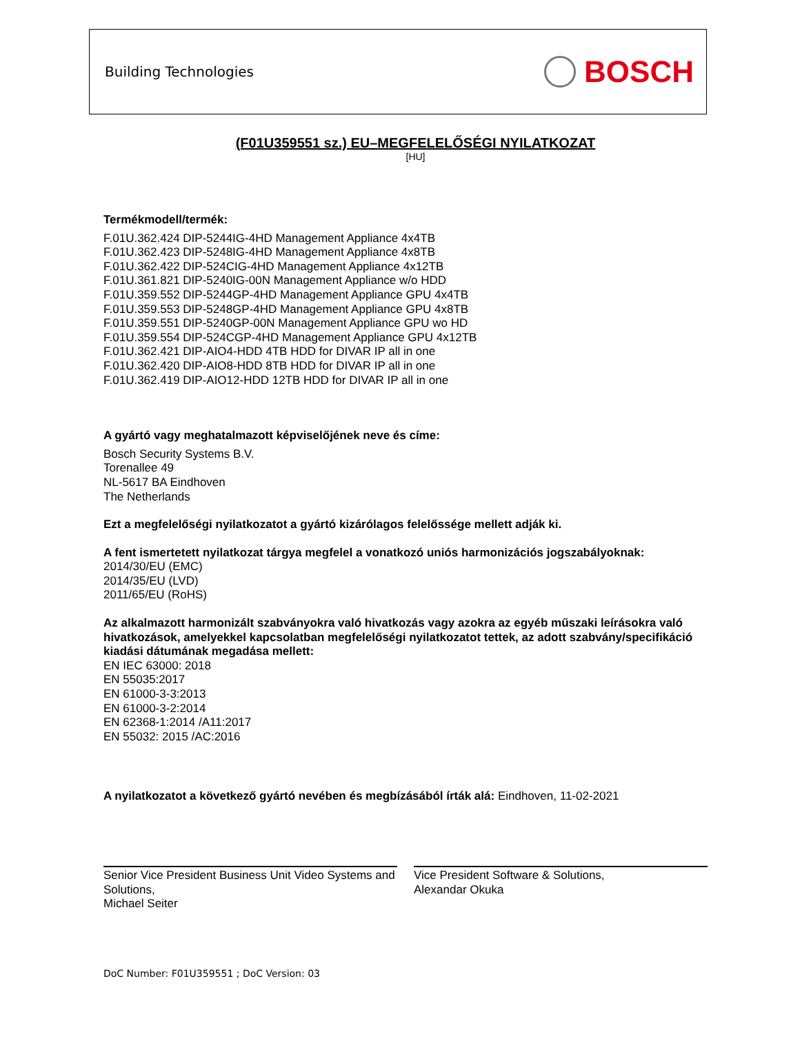Building Technologies BOSCH
(F01U359551 sz.) EU–MEGFELELŐSÉGI NYILATKOZAT
[HU]
Termékmodell/termék:
F.01U.362.424 DIP-5244IG-4HD Management Appliance 4x4TB
F.01U.362.423 DIP-5248IG-4HD Management Appliance 4x8TB
F.01U.362.422 DIP-524CIG-4HD Management Appliance 4x12TB
F.01U.361.821 DIP-5240IG-00N Management Appliance w/o HDD
F.01U.359.552 DIP-5244GP-4HD Management Appliance GPU 4x4TB
F.01U.359.553 DIP-5248GP-4HD Management Appliance GPU 4x8TB
F.01U.359.551 DIP-5240GP-00N Management Appliance GPU wo HD
F.01U.359.554 DIP-524CGP-4HD Management Appliance GPU 4x12TB
F.01U.362.421 DIP-AIO4-HDD 4TB HDD for DIVAR IP all in one
F.01U.362.420 DIP-AIO8-HDD 8TB HDD for DIVAR IP all in one
F.01U.362.419 DIP-AIO12-HDD 12TB HDD for DIVAR IP all in one
A gyártó vagy meghatalmazott képviselőjének neve és címe:
Bosch Security Systems B.V.
Torenallee 49
NL-5617 BA Eindhoven
The Netherlands
Ezt a megfelelőségi nyilatkozatot a gyártó kizárólagos felelőssége mellett adják ki.
A fent ismertetett nyilatkozat tárgya megfelel a vonatkozó uniós harmonizációs jogszabályoknak:
2014/30/EU (EMC)
2014/35/EU (LVD)
2011/65/EU (RoHS)
Az alkalmazott harmonizált szabványokra való hivatkozás vagy azokra az egyéb műszaki leírásokra való hivatkozások, amelyekkel kapcsolatban megfelelőségi nyilatkozatot tettek, az adott szabvány/specifikáció kiadási dátumának megadása mellett:
EN IEC 63000: 2018
EN 55035:2017
EN 61000-3-3:2013
EN 61000-3-2:2014
EN 62368-1:2014 /A11:2017
EN 55032: 2015 /AC:2016
A nyilatkozatot a következő gyártó nevében és megbízásából írták alá: Eindhoven, 11-02-2021
Senior Vice President Business Unit Video Systems and Solutions,
Michael Seiter
Vice President Software & Solutions,
Alexandar Okuka
DoC Number: F01U359551 ; DoC Version: 03